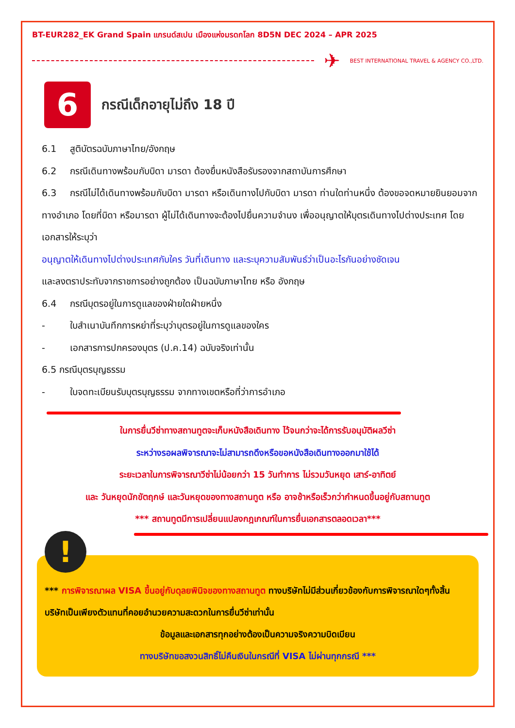BT-EUR282_EK Grand Spain แกรนด์สเปน เมืองแห่งมรดกโลก 8D5N DEC 2024 – APR 2025
✈
BEST INTERNATIONAL TRAVEL & AGENCY CO.,LTD.
6
กรณีเด็กอายุไม่ถึง 18 ปี
6.1 สูติบัตรฉบับภาษาไทย/อังกฤษ
6.2 กรณีเดินทางพร้อมกับบิดา มารดา ต้องยื่นหนังสือรับรองจากสถาบันการศึกษา
6.3 กรณีไม่ได้เดินทางพร้อมกับบิดา มารดา หรือเดินทางไปกับบิดา มารดา ท่านใดท่านหนึ่ง ต้องขอจดหมายยินยอมจากทางอำเภอ โดยที่บิดา หรือมารดา ผู้ไม่ได้เดินทางจะต้องไปยื่นความจำนง เพื่ออนุญาตให้บุตรเดินทางไปต่างประเทศ โดยเอกสารให้ระบุว่า
อนุญาตให้เดินทางไปต่างประเทศกับใคร วันที่เดินทาง และระบุความสัมพันธ์ว่าเป็นอะไรกันอย่างชัดเจน
และลงตราประทับจากราชการอย่างถูกต้อง เป็นฉบับภาษาไทย หรือ อังกฤษ
6.4 กรณีบุตรอยู่ในการดูแลของฝ่ายใดฝ่ายหนึ่ง
- ใบสำเนาบันทึกการหย่าที่ระบุว่าบุตรอยู่ในการดูแลของใคร
- เอกสารการปกครองบุตร (ป.ค.14) ฉบับจริงเท่านั้น
6.5 กรณีบุตรบุญธรรม
- ใบจดทะเบียนรับบุตรบุญธรรม จากทางเขตหรือที่ว่าการอำเภอ
ในการยื่นวีซ่าทางสถานทูตจะเก็บหนังสือเดินทาง ไว้จนกว่าจะได้การรับอนุมัติผลวีซ่า
ระหว่างรอผลพิจารณาจะไม่สามารถดึงหรือขอหนังสือเดินทางออกมาใช้ได้
ระยะเวลาในการพิจารณาวีซ่าไม่น้อยกว่า 15 วันทำการ ไม่รวมวันหยุด เสาร์-อาทิตย์
และ วันหยุดนักขัตฤกษ์ และวันหยุดของทางสถานทูต หรือ อาจช้าหรือเร็วกว่ากำหนดขึ้นอยู่กับสถานทูต
*** สถานทูตมีการเปลี่ยนแปลงกฎเกณฑ์ในการยื่นเอกสารตลอดเวลา***
!
*** การพิจารณาผล VISA ขึ้นอยู่กับดุลยพินิจของทางสถานทูต ทางบริษัทไม่มีส่วนเกี่ยวข้องกับการพิจารณาใดๆทั้งสิ้น บริษัทเป็นเพียงตัวแทนที่คอยอำนวยความสะดวกในการยื่นวีซ่าเท่านั้น
ข้อมูลและเอกสารทุกอย่างต้องเป็นความจริงความบิดเบียน
ทางบริษัทขอสงวนสิทธิ์ไม่คืนเงินในกรณีที่ VISA ไม่ผ่านทุกกรณี ***